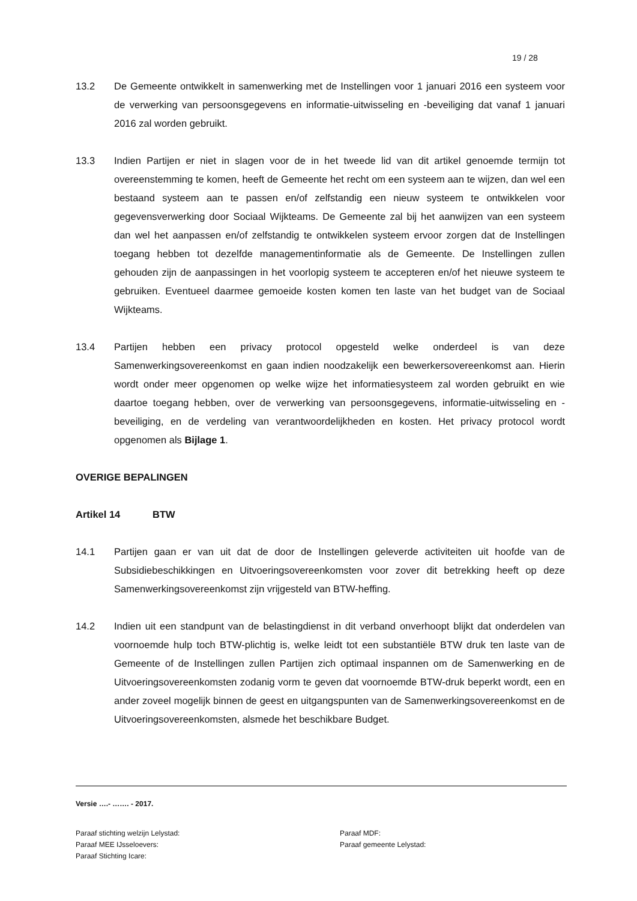19 / 28
13.2 De Gemeente ontwikkelt in samenwerking met de Instellingen voor 1 januari 2016 een systeem voor de verwerking van persoonsgegevens en informatie-uitwisseling en -beveiliging dat vanaf 1 januari 2016 zal worden gebruikt.
13.3 Indien Partijen er niet in slagen voor de in het tweede lid van dit artikel genoemde termijn tot overeenstemming te komen, heeft de Gemeente het recht om een systeem aan te wijzen, dan wel een bestaand systeem aan te passen en/of zelfstandig een nieuw systeem te ontwikkelen voor gegevensverwerking door Sociaal Wijkteams. De Gemeente zal bij het aanwijzen van een systeem dan wel het aanpassen en/of zelfstandig te ontwikkelen systeem ervoor zorgen dat de Instellingen toegang hebben tot dezelfde managementinformatie als de Gemeente. De Instellingen zullen gehouden zijn de aanpassingen in het voorlopig systeem te accepteren en/of het nieuwe systeem te gebruiken. Eventueel daarmee gemoeide kosten komen ten laste van het budget van de Sociaal Wijkteams.
13.4 Partijen hebben een privacy protocol opgesteld welke onderdeel is van deze Samenwerkingsovereenkomst en gaan indien noodzakelijk een bewerkersovereenkomst aan. Hierin wordt onder meer opgenomen op welke wijze het informatiesysteem zal worden gebruikt en wie daartoe toegang hebben, over de verwerking van persoonsgegevens, informatie-uitwisseling en -beveiliging, en de verdeling van verantwoordelijkheden en kosten. Het privacy protocol wordt opgenomen als Bijlage 1.
OVERIGE BEPALINGEN
Artikel 14 BTW
14.1 Partijen gaan er van uit dat de door de Instellingen geleverde activiteiten uit hoofde van de Subsidiebeschikkingen en Uitvoeringsovereenkomsten voor zover dit betrekking heeft op deze Samenwerkingsovereenkomst zijn vrijgesteld van BTW-heffing.
14.2 Indien uit een standpunt van de belastingdienst in dit verband onverhoopt blijkt dat onderdelen van voornoemde hulp toch BTW-plichtig is, welke leidt tot een substantiële BTW druk ten laste van de Gemeente of de Instellingen zullen Partijen zich optimaal inspannen om de Samenwerking en de Uitvoeringsovereenkomsten zodanig vorm te geven dat voornoemde BTW-druk beperkt wordt, een en ander zoveel mogelijk binnen de geest en uitgangspunten van de Samenwerkingsovereenkomst en de Uitvoeringsovereenkomsten, alsmede het beschikbare Budget.
Versie ….- ……. - 2017.
Paraaf stichting welzijn Lelystad:
Paraaf MDF:
Paraaf MEE IJsseloevers:
Paraaf gemeente Lelystad:
Paraaf Stichting Icare: